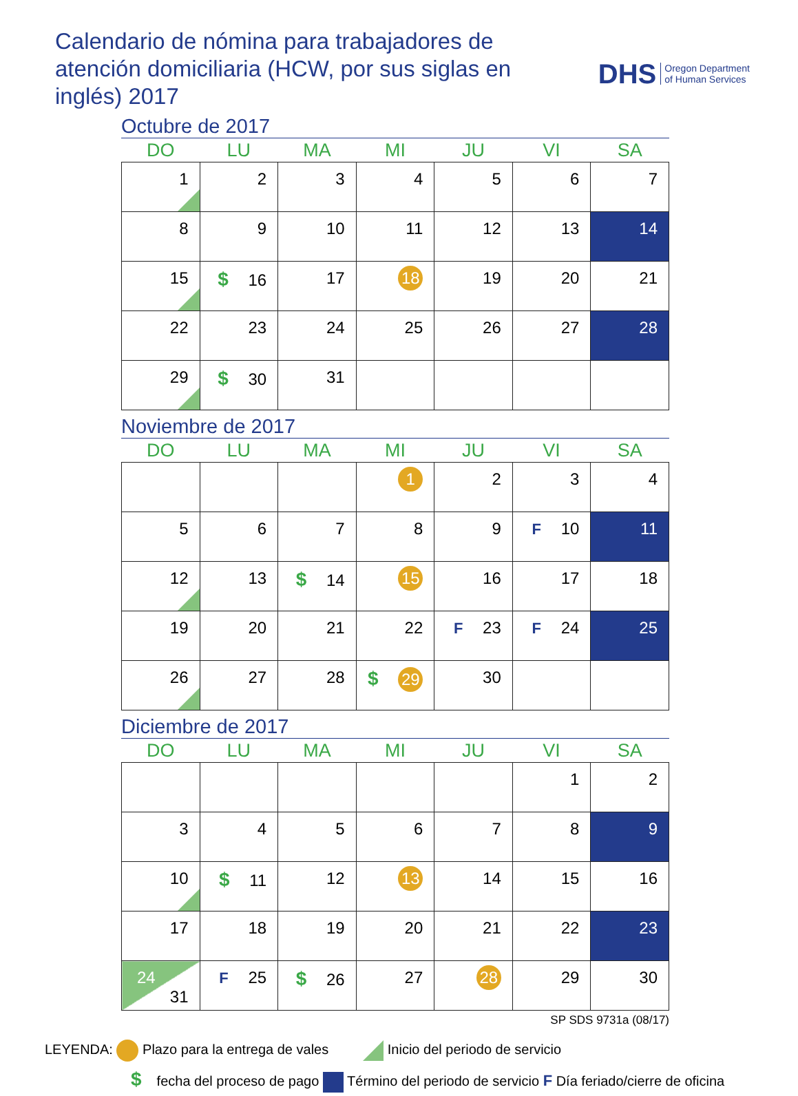Calendario de nómina para trabajadores de atención domiciliaria (HCW, por sus siglas en inglés) 2017
DHS Oregon Department
of Human Services
Octubre de 2017
| DO | LU | MA | MI | JU | VI | SA |
| --- | --- | --- | --- | --- | --- | --- |
| 1 | 2 | 3 | 4 | 5 | 6 | 7 |
| 8 | 9 | 10 | 11 | 12 | 13 | 14 |
| 15 | $ 16 | 17 | 18 | 19 | 20 | 21 |
| 22 | 23 | 24 | 25 | 26 | 27 | 28 |
| 29 | $ 30 | 31 | | | | |
Noviembre de 2017
| DO | LU | MA | MI | JU | VI | SA |
| --- | --- | --- | --- | --- | --- | --- |
| | | | 1 | 2 | 3 | 4 |
| 5 | 6 | 7 | 8 | 9 | F 10 | 11 |
| 12 | 13 | $ 14 | 15 | 16 | 17 | 18 |
| 19 | 20 | 21 | 22 | F 23 | F 24 | 25 |
| 26 | 27 | 28 | $ 29 | 30 | | |
Diciembre de 2017
| DO | LU | MA | MI | JU | VI | SA |
| --- | --- | --- | --- | --- | --- | --- |
| | | | | | 1 | 2 |
| 3 | 4 | 5 | 6 | 7 | 8 | 9 |
| 10 | $ 11 | 12 | 13 | 14 | 15 | 16 |
| 17 | 18 | 19 | 20 | 21 | 22 | 23 |
| 24 31 | F 25 | $ 26 | 27 | 28 | 29 | 30 |
SP SDS 9731a (08/17)
LEYENDA: Plazo para la entrega de vales Inicio del periodo de servicio
$ fecha del proceso de pago Término del periodo de servicio F Día feriado/cierre de oficina